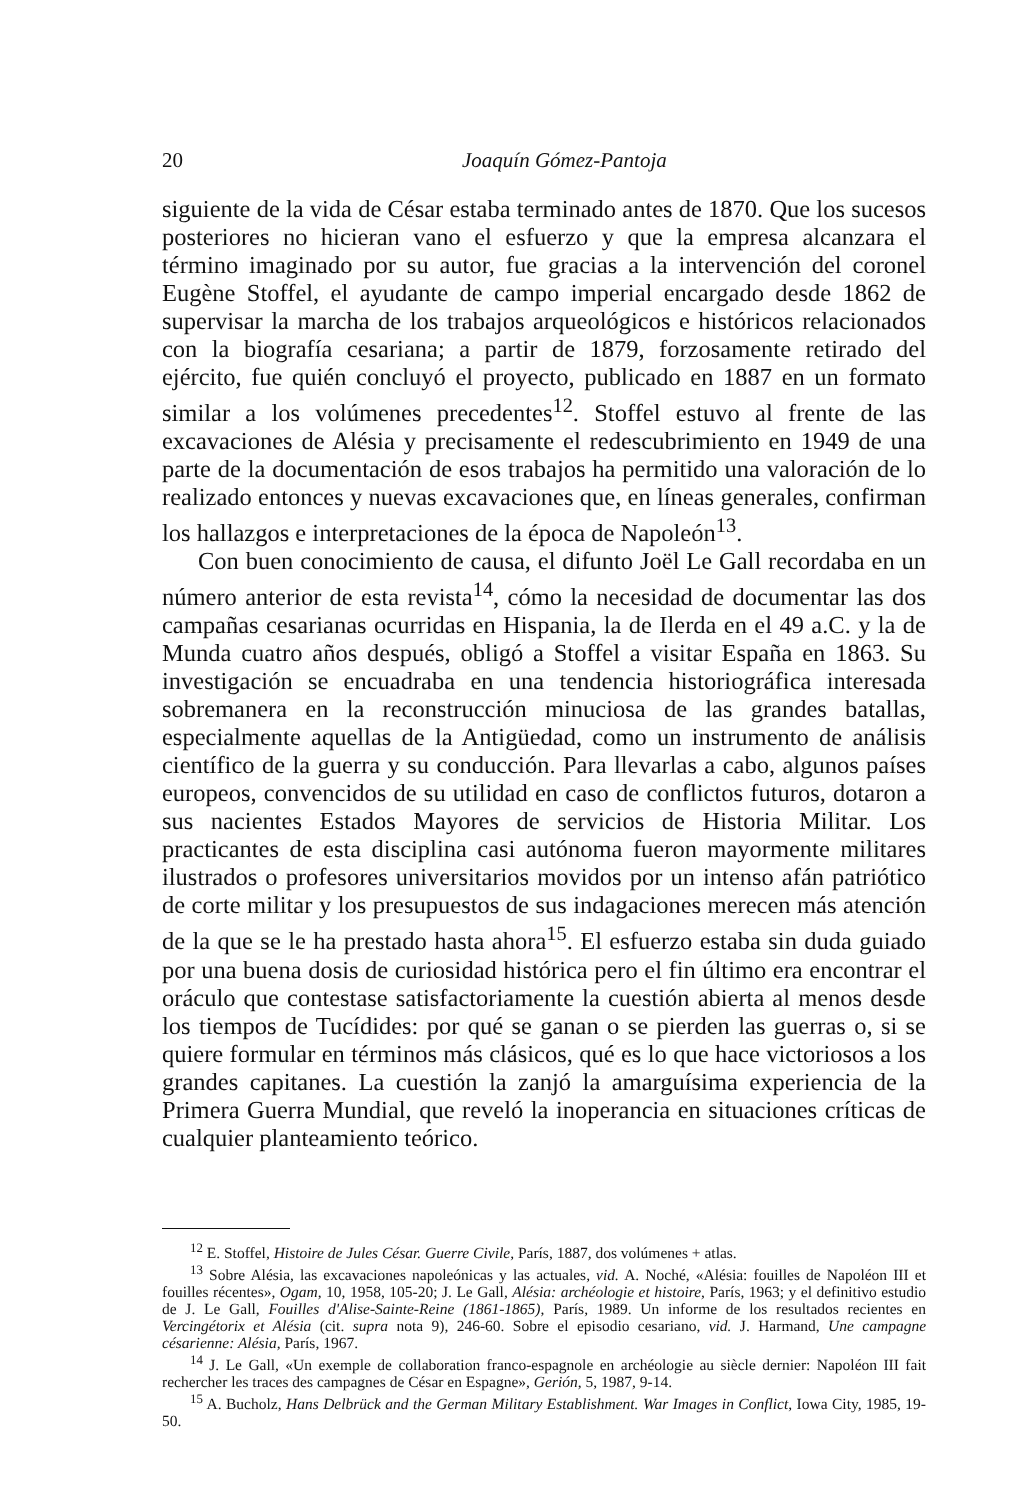20 Joaquín Gómez-Pantoja
siguiente de la vida de César estaba terminado antes de 1870. Que los sucesos posteriores no hicieran vano el esfuerzo y que la empresa alcanzara el término imaginado por su autor, fue gracias a la intervención del coronel Eugène Stoffel, el ayudante de campo imperial encargado desde 1862 de supervisar la marcha de los trabajos arqueológicos e históricos relacionados con la biografía cesariana; a partir de 1879, forzosamente retirado del ejército, fue quién concluyó el proyecto, publicado en 1887 en un formato similar a los volúmenes precedentes<sup>12</sup>. Stoffel estuvo al frente de las excavaciones de Alésia y precisamente el redescubrimiento en 1949 de una parte de la documentación de esos trabajos ha permitido una valoración de lo realizado entonces y nuevas excavaciones que, en líneas generales, confirman los hallazgos e interpretaciones de la época de Napoleón<sup>13</sup>.
Con buen conocimiento de causa, el difunto Joël Le Gall recordaba en un número anterior de esta revista<sup>14</sup>, cómo la necesidad de documentar las dos campañas cesarianas ocurridas en Hispania, la de Ilerda en el 49 a.C. y la de Munda cuatro años después, obligó a Stoffel a visitar España en 1863. Su investigación se encuadraba en una tendencia historiográfica interesada sobremanera en la reconstrucción minuciosa de las grandes batallas, especialmente aquellas de la Antigüedad, como un instrumento de análisis científico de la guerra y su conducción. Para llevarlas a cabo, algunos países europeos, convencidos de su utilidad en caso de conflictos futuros, dotaron a sus nacientes Estados Mayores de servicios de Historia Militar. Los practicantes de esta disciplina casi autónoma fueron mayormente militares ilustrados o profesores universitarios movidos por un intenso afán patriótico de corte militar y los presupuestos de sus indagaciones merecen más atención de la que se le ha prestado hasta ahora<sup>15</sup>. El esfuerzo estaba sin duda guiado por una buena dosis de curiosidad histórica pero el fin último era encontrar el oráculo que contestase satisfactoriamente la cuestión abierta al menos desde los tiempos de Tucídides: por qué se ganan o se pierden las guerras o, si se quiere formular en términos más clásicos, qué es lo que hace victoriosos a los grandes capitanes. La cuestión la zanjó la amarguísima experiencia de la Primera Guerra Mundial, que reveló la inoperancia en situaciones críticas de cualquier planteamiento teórico.
<sup>12</sup> E. Stoffel, Histoire de Jules César. Guerre Civile, París, 1887, dos volúmenes + atlas.
<sup>13</sup> Sobre Alésia, las excavaciones napoleónicas y las actuales, vid. A. Noché, «Alésia: fouilles de Napoléon III et fouilles récentes», Ogam, 10, 1958, 105-20; J. Le Gall, Alésia: archéologie et histoire, París, 1963; y el definitivo estudio de J. Le Gall, Fouilles d'Alise-Sainte-Reine (1861-1865), París, 1989. Un informe de los resultados recientes en Vercingétorix et Alésia (cit. supra nota 9), 246-60. Sobre el episodio cesariano, vid. J. Harmand, Une campagne césarienne: Alésia, París, 1967.
<sup>14</sup> J. Le Gall, «Un exemple de collaboration franco-espagnole en archéologie au siècle dernier: Napoléon III fait rechercher les traces des campagnes de César en Espagne», Gerión, 5, 1987, 9-14.
<sup>15</sup> A. Bucholz, Hans Delbrück and the German Military Establishment. War Images in Conflict, Iowa City, 1985, 19-50.